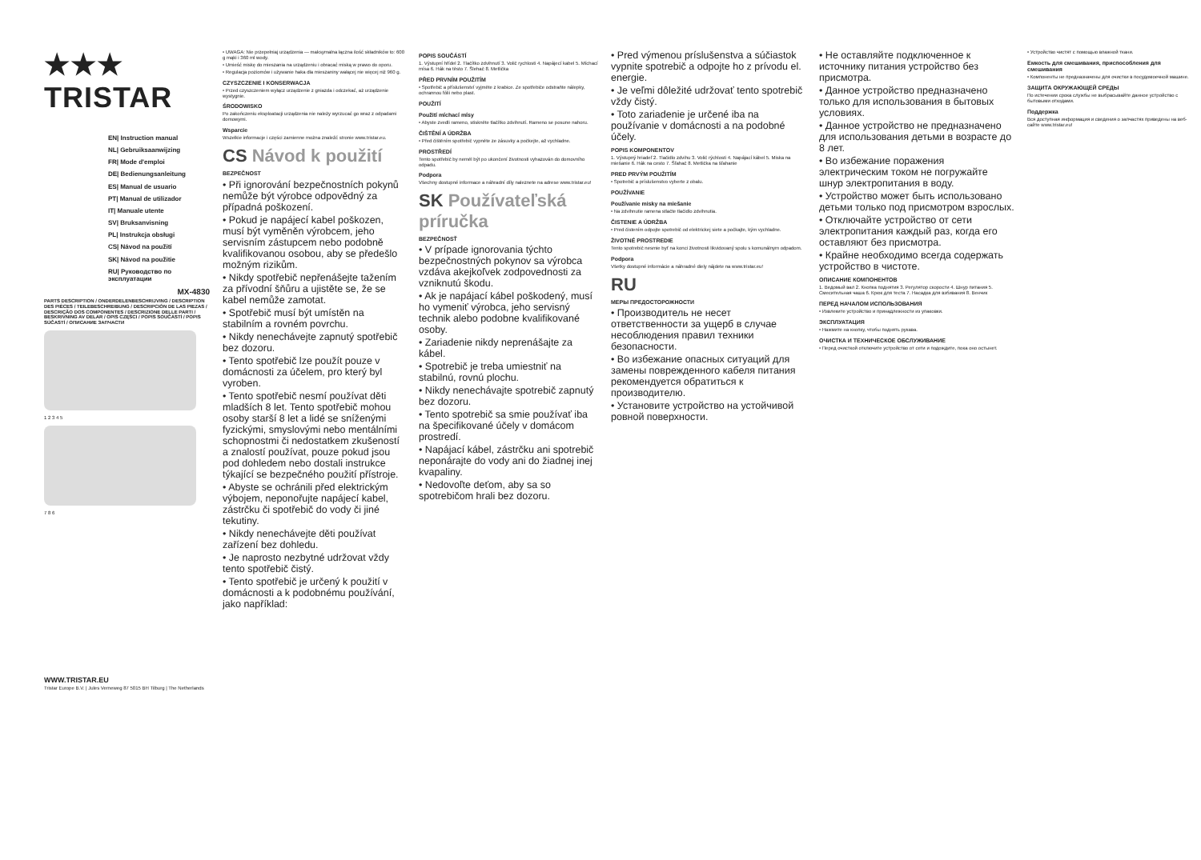★★★
TRISTAR
EN| Instruction manual
NL| Gebruiksaanwijzing
FR| Mode d'emploi
DE| Bedienungsanleitung
ES| Manual de usuario
PT| Manual de utilizador
IT| Manuale utente
SV| Bruksanvisning
PL| Instrukcja obsługi
CS| Návod na použití
SK| Návod na použitie
RU| Руководство по эксплуатации
MX-4830
PARTS DESCRIPTION / ONDERDELENBESCHRIJVING / DESCRIPTION DES PIÈCES / TEILEBESCHREIBUNG / DESCRIPCIÓN DE LAS PIEZAS / DESCRIÇÃO DOS COMPONENTES / DESCRIZIONE DELLE PARTI / BESKRIVNING AV DELAR / OPIS CZĘŚCI / POPIS SOUČÁSTÍ / POPIS SÚČASTÍ / ОПИСАНИЕ ЗАПЧАСТИ
1 2 3 4 5
7 8 6
WWW.TRISTAR.EU
Tristar Europe B.V. | Jules Verneweg 87 5015 BH Tilburg | The Netherlands
• UWAGA: Nie przepełniaj urządzenia — maksymalna łączna ilość składników to: 600 g mąki i 360 ml wody.
• Umieść miskę do mieszania na urządzeniu i obracać miską w prawo do oporu.
• Regulacja poziomów i używanie haka dla mieszaniny wałącej nie więcej niż 960 g.
CZYSZCZENIE I KONSERWACJA
• Przed czyszczeniem wyłącz urządzenie z gniazda i odczekać, aż urządzenie wystygnie.
ŚRODOWISKO
Po zakończeniu eksploatacji urządzenia nie należy wyrzucać go wraz z odpadami domowymi.
Wsparcie
Wszelkie informacje i części zamienne można znaleźć stronie www.tristar.eu.
CS Návod k použití
BEZPEČNOST
• Při ignorování bezpečnostních pokynů nemůže být výrobce odpovědný za případná poškození.
• Pokud je napájecí kabel poškozen, musí být vyměněn výrobcem, jeho servisním zástupcem nebo podobně kvalifikovanou osobou, aby se předešlo možným rizikům.
• Nikdy spotřebič nepřenášejte tažením za přívodní šňůru a ujistěte se, že se kabel nemůže zamotat.
• Spotřebič musí být umístěn na stabilním a rovném povrchu.
• Nikdy nenechávejte zapnutý spotřebič bez dozoru.
• Tento spotřebič lze použít pouze v domácnosti za účelem, pro který byl vyroben.
• Tento spotřebič nesmí používat děti mladších 8 let. Tento spotřebič mohou osoby starší 8 let a lidé se sníženými fyzickými, smyslovými nebo mentálními schopnostmi či nedostatkem zkušeností a znalostí používat, pouze pokud jsou pod dohledem nebo dostali instrukce týkající se bezpečného použití přístroje.
• Abyste se ochránili před elektrickým výbojem, neponořujte napájecí kabel, zástrčku či spotřebič do vody či jiné tekutiny.
• Nikdy nenechávejte děti používat zařízení bez dohledu.
• Je naprosto nezbytné udržovat vždy tento spotřebič čistý.
• Tento spotřebič je určený k použití v domácnosti a k podobnému používání, jako například:
POPIS SOUČÁSTÍ
1. Výstupní hřídel 2. Tlačítko zdvihnutí 3. Volič rychlosti 4. Napájecí kabel 5. Míchací mísa 6. Hák na těsto 7. Šlehač 8. Metlička
PŘED PRVNÍM POUŽITÍM
• Spotřebič a příslušenství vyjměte z krabice. Ze spotřebiče odstraňte nálepky, ochrannou fólii nebo plast.
POUŽITÍ
Použití míchací mísy
• Abyste zvedli rameno, stiskněte tlačítko zdvihnutí. Rameno se posune nahoru.
ČIŠTĚNÍ A ÚDRŽBA
• Před čištěním spotřebič vypněte ze zásuvky a počkejte, až vychladne.
PROSTŘEDÍ
Tento spotřebič by neměl být po ukončení životnosti vyhazován do domovního odpadu.
Podpora
Všechny dostupné informace a náhradní díly naleznete na adrese www.tristar.eu!
SK Používateľská príručka
BEZPEČNOSŤ
• V prípade ignorovania týchto bezpečnostných pokynov sa výrobca vzdáva akejkoľvek zodpovednosti za vzniknutú škodu.
• Ak je napájací kábel poškodený, musí ho vymeniť výrobca, jeho servisný technik alebo podobne kvalifikované osoby.
• Zariadenie nikdy neprenášajte za kábel.
• Spotrebič je treba umiestniť na stabilnú, rovnú plochu.
• Nikdy nenechávajte spotrebič zapnutý bez dozoru.
• Tento spotrebič sa smie používať iba na špecifikované účely v domácom prostredí.
• Napájací kábel, zástrčku ani spotrebič neponárajte do vody ani do žiadnej inej kvapaliny.
• Nedovoľte deťom, aby sa so spotrebičom hrali bez dozoru.
• Pred výmenou príslušenstva a súčiastok vypnite spotrebič a odpojte ho z prívodu el. energie.
• Je veľmi dôležité udržovať tento spotrebič vždy čistý.
• Toto zariadenie je určené iba na používanie v domácnosti a na podobné účely.
POPIS KOMPONENTOV
1. Výstupný hriadeľ 2. Tlačidlo zdvihu 3. Volič rýchlosti 4. Napájací kábel 5. Miska na miešanie 6. Hák na cesto 7. Šľahač 8. Metlička na šľahanie
PRED PRVÝM POUŽITÍM
• Spotrebič a príslušenstvo vyberte z obalu.
POUŽÍVANIE
Používanie misky na miešanie
• Na zdvihnutie ramena stlačte tlačidlo zdvihnutia.
ČISTENIE A ÚDRŽBA
• Pred čistením odpojte spotrebič od elektrickej siete a počkajte, kým vychladne.
ŽIVOTNÉ PROSTREDIE
Tento spotrebič nesmie byť na konci životnosti likvidovaný spolu s komunálnym odpadom.
Podpora
Všetky dostupné informácie a náhradné diely nájdete na www.tristar.eu!
RU
МЕРЫ ПРЕДОСТОРОЖНОСТИ
• Производитель не несет ответственности за ущерб в случае несоблюдения правил техники безопасности.
• Во избежание опасных ситуаций для замены поврежденного кабеля питания рекомендуется обратиться к производителю.
• Установите устройство на устойчивой ровной поверхности.
• Не оставляйте подключенное к источнику питания устройство без присмотра.
• Данное устройство предназначено только для использования в бытовых условиях.
• Данное устройство не предназначено для использования детьми в возрасте до 8 лет.
• Во избежание поражения электрическим током не погружайте шнур электропитания в воду.
• Устройство может быть использовано детьми только под присмотром взрослых.
• Отключайте устройство от сети электропитания каждый раз, когда его оставляют без присмотра.
• Крайне необходимо всегда содержать устройство в чистоте.
ОПИСАНИЕ КОМПОНЕНТОВ
1. Ведомый вал 2. Кнопка поднятия 3. Регулятор скорости 4. Шнур питания 5. Смесительная чаша 6. Крюк для теста 7. Насадка для взбивания 8. Венчик
ПЕРЕД НАЧАЛОМ ИСПОЛЬЗОВАНИЯ
• Извлеките устройство и принадлежности из упаковки.
ЭКСПЛУАТАЦИЯ
• Нажмите на кнопку, чтобы поднять рукава.
ОЧИСТКА И ТЕХНИЧЕСКОЕ ОБСЛУЖИВАНИЕ
• Перед очисткой отключите устройство от сети и подождите, пока оно остынет.
• Устройство чистят с помощью влажной ткани.
Емкость для смешивания, приспособления для смешивания
• Компоненты не предназначены для очистки в посудомоечной машине.
ЗАЩИТА ОКРУЖАЮЩЕЙ СРЕДЫ
По истечении срока службы не выбрасывайте данное устройство с бытовыми отходами.
Поддержка
Вся доступная информация и сведения о запчастях приведены на веб-сайте www.tristar.eu!